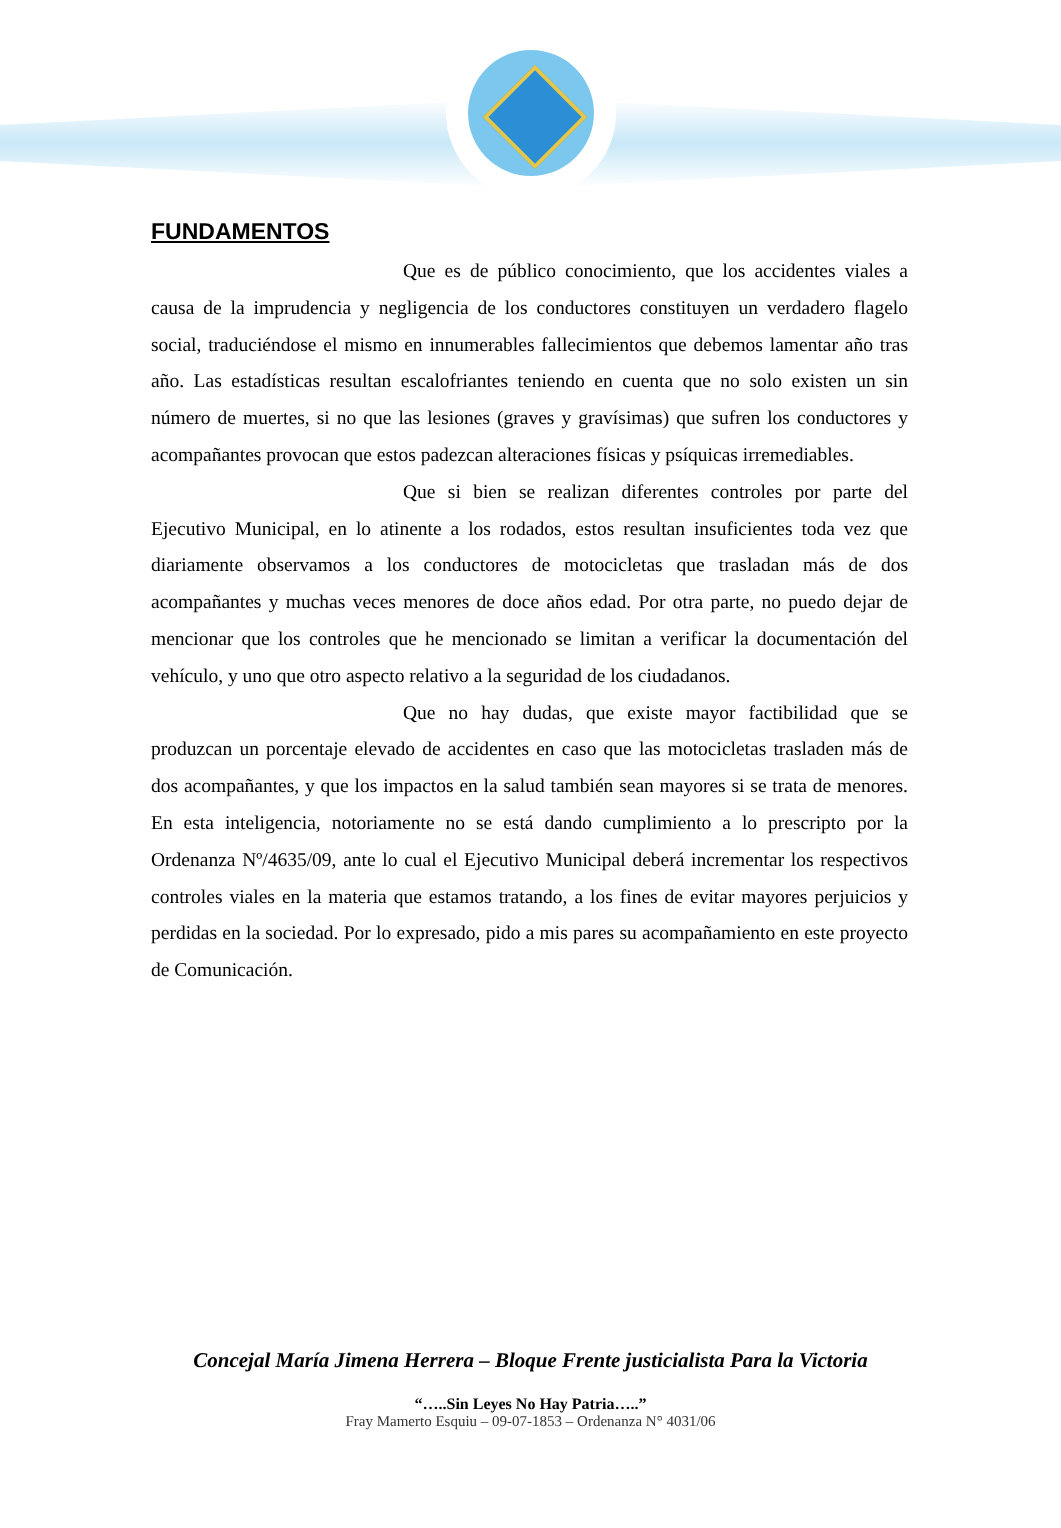FUNDAMENTOS
Que es de público conocimiento, que los accidentes viales a causa de la imprudencia y negligencia de los conductores constituyen un verdadero flagelo social, traduciéndose el mismo en innumerables fallecimientos que debemos lamentar año tras año. Las estadísticas resultan escalofriantes teniendo en cuenta que no solo existen un sin número de muertes, si no que las lesiones (graves y gravísimas) que sufren los conductores y acompañantes provocan que estos padezcan alteraciones físicas y psíquicas irremediables.
Que si bien se realizan diferentes controles por parte del Ejecutivo Municipal, en lo atinente a los rodados, estos resultan insuficientes toda vez que diariamente observamos a los conductores de motocicletas que trasladan más de dos acompañantes y muchas veces menores de doce años edad. Por otra parte, no puedo dejar de mencionar que los controles que he mencionado se limitan a verificar la documentación del vehículo, y uno que otro aspecto relativo a la seguridad de los ciudadanos.
Que no hay dudas, que existe mayor factibilidad que se produzcan un porcentaje elevado de accidentes en caso que las motocicletas trasladen más de dos acompañantes, y que los impactos en la salud también sean mayores si se trata de menores. En esta inteligencia, notoriamente no se está dando cumplimiento a lo prescripto por la Ordenanza Nº/4635/09, ante lo cual el Ejecutivo Municipal deberá incrementar los respectivos controles viales en la materia que estamos tratando, a los fines de evitar mayores perjuicios y perdidas en la sociedad. Por lo expresado, pido a mis pares su acompañamiento en este proyecto de Comunicación.
Concejal María Jimena Herrera – Bloque Frente justicialista Para la Victoria
“…..Sin Leyes No Hay Patria…..”
Fray Mamerto Esquiu – 09-07-1853 – Ordenanza N° 4031/06